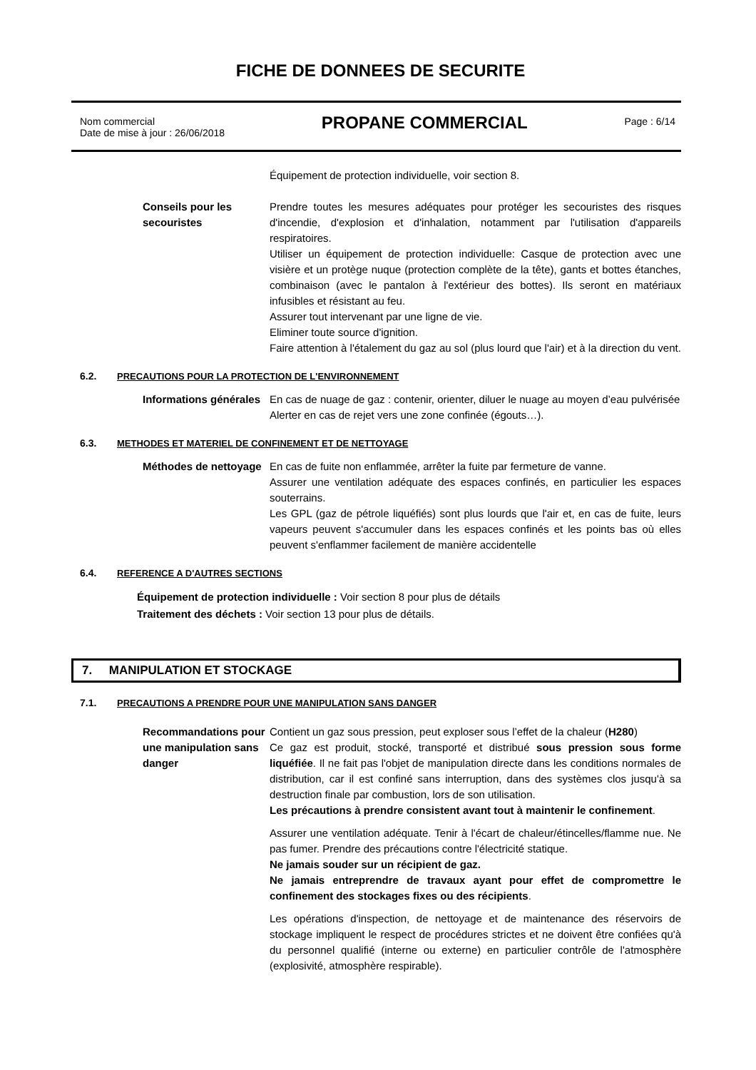FICHE DE DONNEES DE SECURITE
Nom commercial
Date de mise à jour : 26/06/2018
PROPANE COMMERCIAL
Page : 6/14
Équipement de protection individuelle, voir section 8.
Conseils pour les secouristes
Prendre toutes les mesures adéquates pour protéger les secouristes des risques d'incendie, d'explosion et d'inhalation, notamment par l'utilisation d'appareils respiratoires.
Utiliser un équipement de protection individuelle: Casque de protection avec une visière et un protège nuque (protection complète de la tête), gants et bottes étanches, combinaison (avec le pantalon à l'extérieur des bottes). Ils seront en matériaux infusibles et résistant au feu.
Assurer tout intervenant par une ligne de vie.
Eliminer toute source d'ignition.
Faire attention à l'étalement du gaz au sol (plus lourd que l'air) et à la direction du vent.
6.2. PRECAUTIONS POUR LA PROTECTION DE L'ENVIRONNEMENT
Informations générales
En cas de nuage de gaz : contenir, orienter, diluer le nuage au moyen d’eau pulvérisée
Alerter en cas de rejet vers une zone confinée (égouts…).
6.3. METHODES ET MATERIEL DE CONFINEMENT ET DE NETTOYAGE
Méthodes de nettoyage
En cas de fuite non enflammée, arrêter la fuite par fermeture de vanne.
Assurer une ventilation adéquate des espaces confinés, en particulier les espaces souterrains.
Les GPL (gaz de pétrole liquéfiés) sont plus lourds que l'air et, en cas de fuite, leurs vapeurs peuvent s'accumuler dans les espaces confinés et les points bas où elles peuvent s'enflammer facilement de manière accidentelle
6.4. REFERENCE A D'AUTRES SECTIONS
Équipement de protection individuelle : Voir section 8 pour plus de détails
Traitement des déchets : Voir section 13 pour plus de détails.
7. MANIPULATION ET STOCKAGE
7.1. PRECAUTIONS A PRENDRE POUR UNE MANIPULATION SANS DANGER
Recommandations pour une manipulation sans danger
Contient un gaz sous pression, peut exploser sous l’effet de la chaleur (H280)
Ce gaz est produit, stocké, transporté et distribué sous pression sous forme liquéfiée. Il ne fait pas l'objet de manipulation directe dans les conditions normales de distribution, car il est confiné sans interruption, dans des systèmes clos jusqu'à sa destruction finale par combustion, lors de son utilisation.
Les précautions à prendre consistent avant tout à maintenir le confinement.
Assurer une ventilation adéquate. Tenir à l'écart de chaleur/étincelles/flamme nue. Ne pas fumer. Prendre des précautions contre l'électricité statique.
Ne jamais souder sur un récipient de gaz.
Ne jamais entreprendre de travaux ayant pour effet de compromettre le confinement des stockages fixes ou des récipients.
Les opérations d'inspection, de nettoyage et de maintenance des réservoirs de stockage impliquent le respect de procédures strictes et ne doivent être confiées qu'à du personnel qualifié (interne ou externe) en particulier contrôle de l'atmosphère (explosivité, atmosphère respirable).